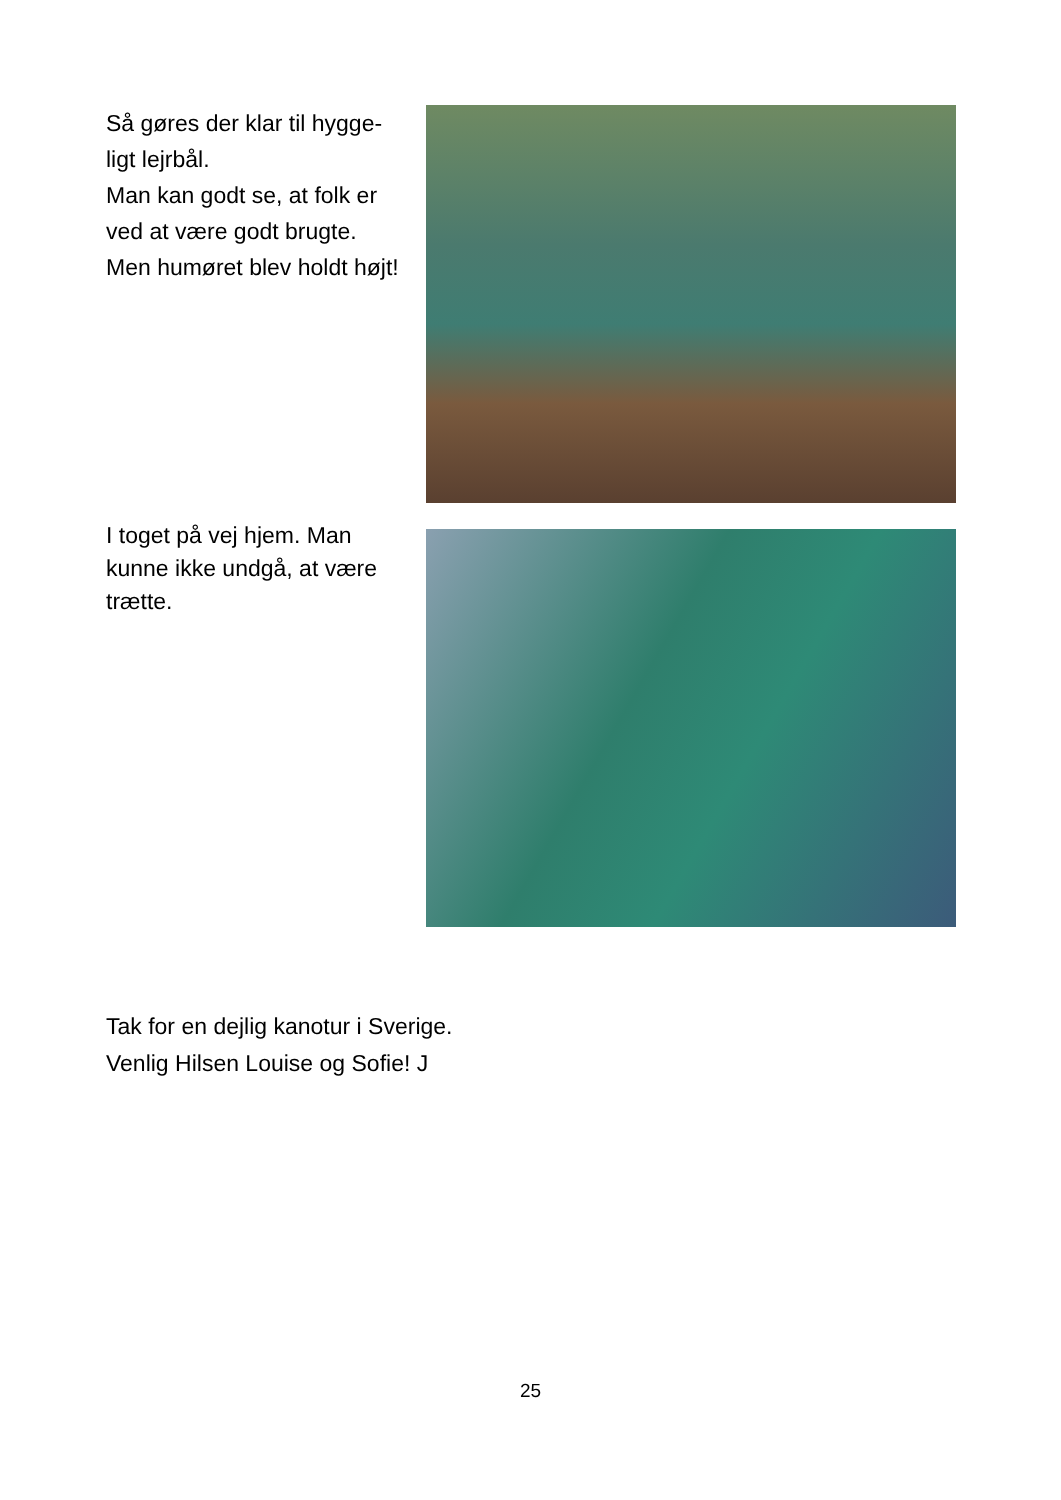Så gøres der klar til hygge-
ligt lejrbål.
Man kan godt se, at folk er
ved at være godt brugte.
Men humøret blev holdt højt!
I toget på vej hjem. Man
kunne ikke undgå, at være
trætte.
Tak for en dejlig kanotur i Sverige.
Venlig Hilsen Louise og Sofie! J
25